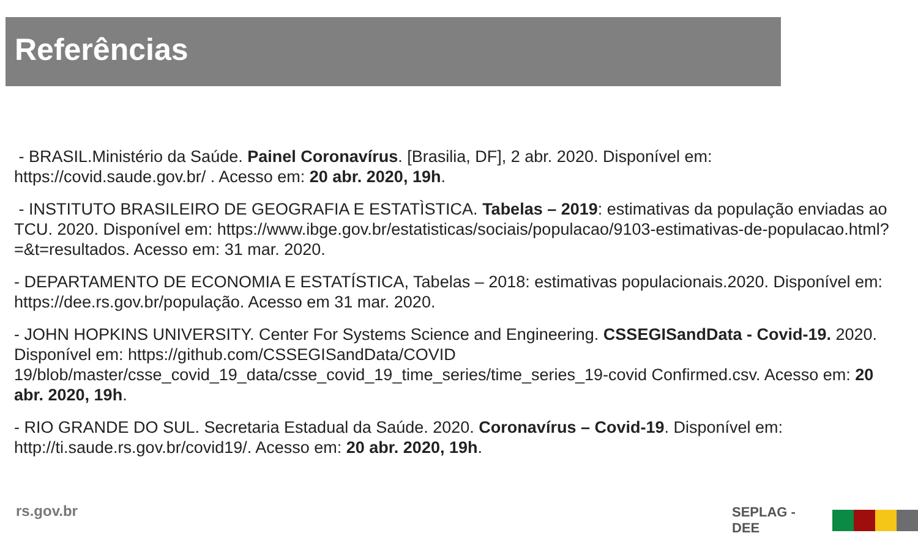Referências
- BRASIL.Ministério da Saúde. Painel Coronavírus. [Brasilia, DF], 2 abr. 2020. Disponível em: https://covid.saude.gov.br/ . Acesso em: 20 abr. 2020, 19h.
- INSTITUTO BRASILEIRO DE GEOGRAFIA E ESTATÌSTICA. Tabelas – 2019: estimativas da população enviadas ao TCU. 2020. Disponível em: https://www.ibge.gov.br/estatisticas/sociais/populacao/9103-estimativas-de-populacao.html?=&t=resultados. Acesso em: 31 mar. 2020.
- DEPARTAMENTO DE ECONOMIA E ESTATÍSTICA, Tabelas – 2018: estimativas populacionais.2020. Disponível em: https://dee.rs.gov.br/população. Acesso em 31 mar. 2020.
- JOHN HOPKINS UNIVERSITY. Center For Systems Science and Engineering. CSSEGISandData - Covid-19. 2020. Disponível em: https://github.com/CSSEGISandData/COVID 19/blob/master/csse_covid_19_data/csse_covid_19_time_series/time_series_19-covid Confirmed.csv. Acesso em: 20 abr. 2020, 19h.
- RIO GRANDE DO SUL. Secretaria Estadual da Saúde. 2020. Coronavírus – Covid-19. Disponível em: http://ti.saude.rs.gov.br/covid19/. Acesso em: 20 abr. 2020, 19h.
rs.gov.br SEPLAG - DEE